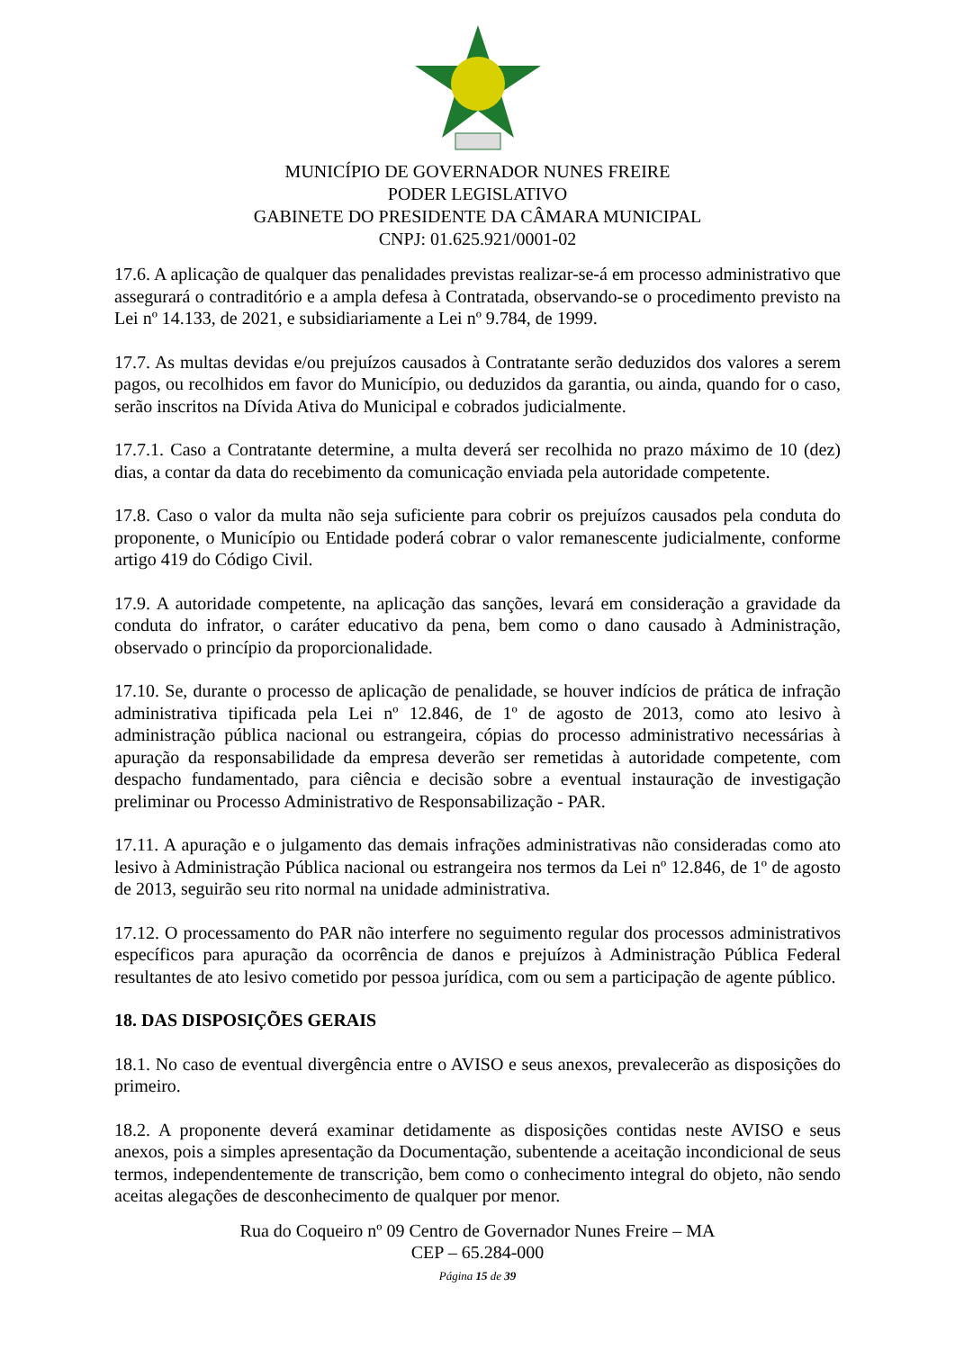MUNICÍPIO DE GOVERNADOR NUNES FREIRE
PODER LEGISLATIVO
GABINETE DO PRESIDENTE DA CÂMARA MUNICIPAL
CNPJ: 01.625.921/0001-02
17.6. A aplicação de qualquer das penalidades previstas realizar-se-á em processo administrativo que assegurará o contraditório e a ampla defesa à Contratada, observando-se o procedimento previsto na Lei nº 14.133, de 2021, e subsidiariamente a Lei nº 9.784, de 1999.
17.7. As multas devidas e/ou prejuízos causados à Contratante serão deduzidos dos valores a serem pagos, ou recolhidos em favor do Município, ou deduzidos da garantia, ou ainda, quando for o caso, serão inscritos na Dívida Ativa do Municipal e cobrados judicialmente.
17.7.1. Caso a Contratante determine, a multa deverá ser recolhida no prazo máximo de 10 (dez) dias, a contar da data do recebimento da comunicação enviada pela autoridade competente.
17.8. Caso o valor da multa não seja suficiente para cobrir os prejuízos causados pela conduta do proponente, o Município ou Entidade poderá cobrar o valor remanescente judicialmente, conforme artigo 419 do Código Civil.
17.9. A autoridade competente, na aplicação das sanções, levará em consideração a gravidade da conduta do infrator, o caráter educativo da pena, bem como o dano causado à Administração, observado o princípio da proporcionalidade.
17.10. Se, durante o processo de aplicação de penalidade, se houver indícios de prática de infração administrativa tipificada pela Lei nº 12.846, de 1º de agosto de 2013, como ato lesivo à administração pública nacional ou estrangeira, cópias do processo administrativo necessárias à apuração da responsabilidade da empresa deverão ser remetidas à autoridade competente, com despacho fundamentado, para ciência e decisão sobre a eventual instauração de investigação preliminar ou Processo Administrativo de Responsabilização - PAR.
17.11. A apuração e o julgamento das demais infrações administrativas não consideradas como ato lesivo à Administração Pública nacional ou estrangeira nos termos da Lei nº 12.846, de 1º de agosto de 2013, seguirão seu rito normal na unidade administrativa.
17.12. O processamento do PAR não interfere no seguimento regular dos processos administrativos específicos para apuração da ocorrência de danos e prejuízos à Administração Pública Federal resultantes de ato lesivo cometido por pessoa jurídica, com ou sem a participação de agente público.
18. DAS DISPOSIÇÕES GERAIS
18.1. No caso de eventual divergência entre o AVISO e seus anexos, prevalecerão as disposições do primeiro.
18.2. A proponente deverá examinar detidamente as disposições contidas neste AVISO e seus anexos, pois a simples apresentação da Documentação, subentende a aceitação incondicional de seus termos, independentemente de transcrição, bem como o conhecimento integral do objeto, não sendo aceitas alegações de desconhecimento de qualquer por menor.
Rua do Coqueiro nº 09 Centro de Governador Nunes Freire – MA
CEP – 65.284-000
Página 15 de 39